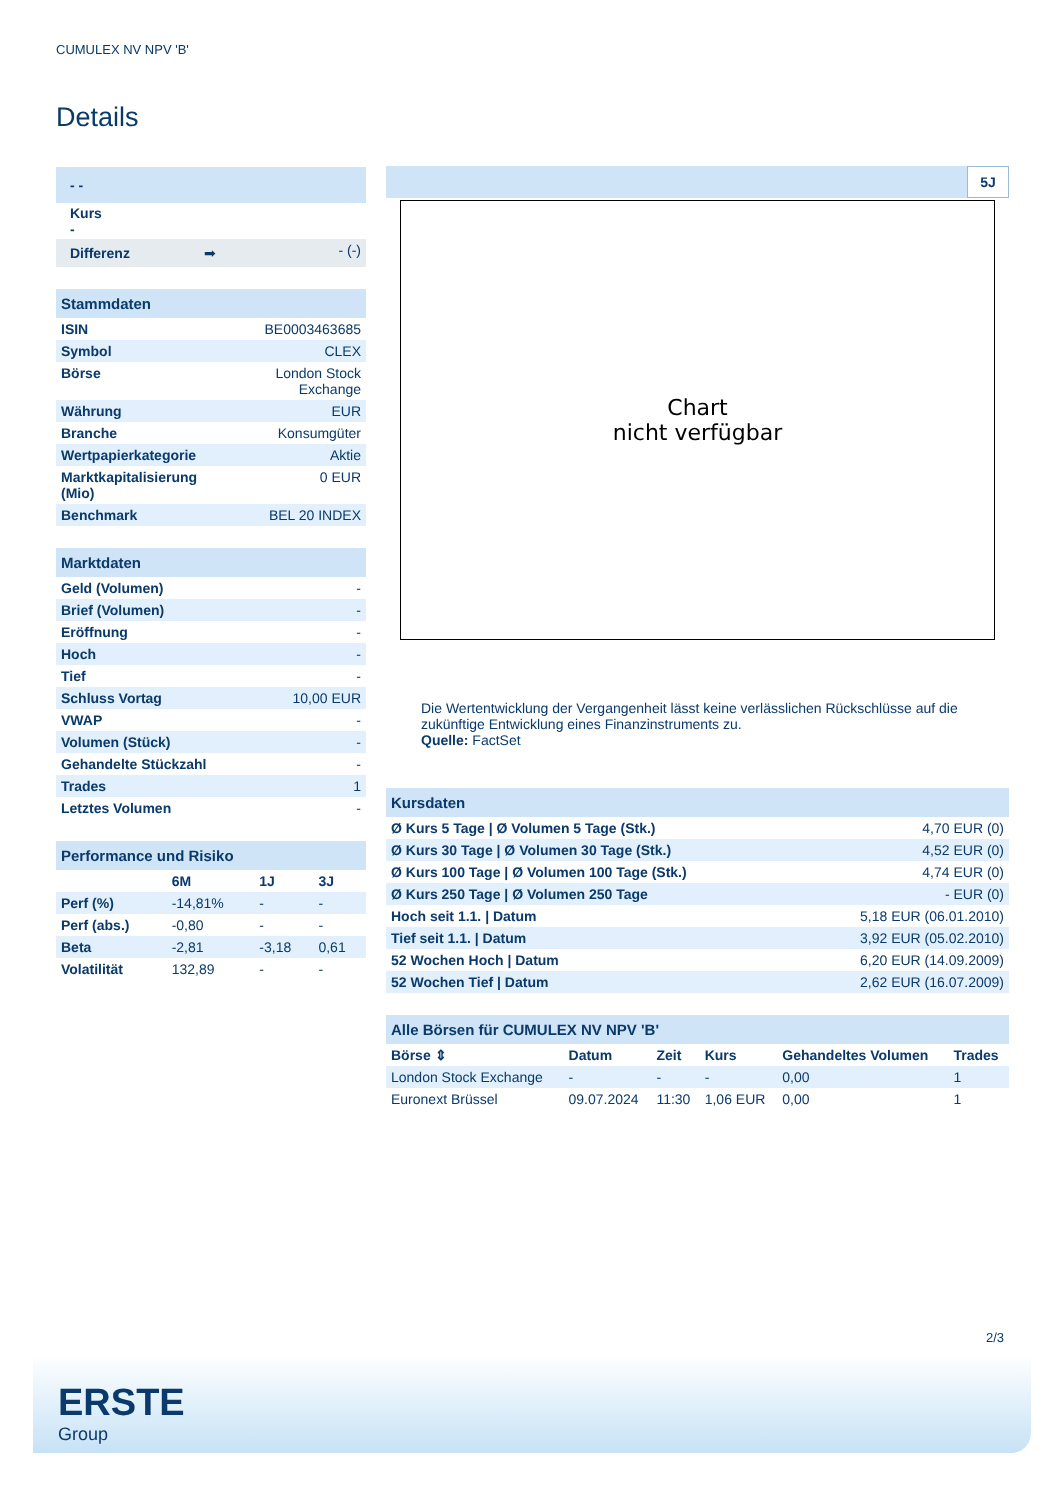CUMULEX NV NPV 'B'
Details
| - - |
| Kurs - |
| Differenz ➡ | - (-) |
| Stammdaten | |
| ISIN | BE0003463685 |
| Symbol | CLEX |
| Börse | London Stock Exchange |
| Währung | EUR |
| Branche | Konsumgüter |
| Wertpapierkategorie | Aktie |
| Marktkapitalisierung (Mio) | 0 EUR |
| Benchmark | BEL 20 INDEX |
| Marktdaten | |
| Geld (Volumen) | - |
| Brief (Volumen) | - |
| Eröffnung | - |
| Hoch | - |
| Tief | - |
| Schluss Vortag | 10,00 EUR |
| VWAP | - |
| Volumen (Stück) | - |
| Gehandelte Stückzahl | - |
| Trades | 1 |
| Letztes Volumen | - |
| Performance und Risiko | | | |
| | 6M | 1J | 3J |
| Perf (%) | -14,81% | - | - |
| Perf (abs.) | -0,80 | - | - |
| Beta | -2,81 | -3,18 | 0,61 |
| Volatilität | 132,89 | - | - |
5J
Chart
nicht verfügbar
Die Wertentwicklung der Vergangenheit lässt keine verlässlichen Rückschlüsse auf die zukünftige Entwicklung eines Finanzinstruments zu.
Quelle: FactSet
| Kursdaten | |
| Ø Kurs 5 Tage / Ø Volumen 5 Tage (Stk.) | 4,70 EUR (0) |
| Ø Kurs 30 Tage / Ø Volumen 30 Tage (Stk.) | 4,52 EUR (0) |
| Ø Kurs 100 Tage / Ø Volumen 100 Tage (Stk.) | 4,74 EUR (0) |
| Ø Kurs 250 Tage / Ø Volumen 250 Tage | - EUR (0) |
| Hoch seit 1.1. / Datum | 5,18 EUR (06.01.2010) |
| Tief seit 1.1. / Datum | 3,92 EUR (05.02.2010) |
| 52 Wochen Hoch / Datum | 6,20 EUR (14.09.2009) |
| 52 Wochen Tief / Datum | 2,62 EUR (16.07.2009) |
| Alle Börsen für CUMULEX NV NPV 'B' | | | | | |
| Börse ⇕ | Datum | Zeit | Kurs | Gehandeltes Volumen | Trades |
| London Stock Exchange | - | - | - | 0,00 | 1 |
| Euronext Brüssel | 09.07.2024 | 11:30 | 1,06 EUR | 0,00 | 1 |
2/3
ERSTE
Group